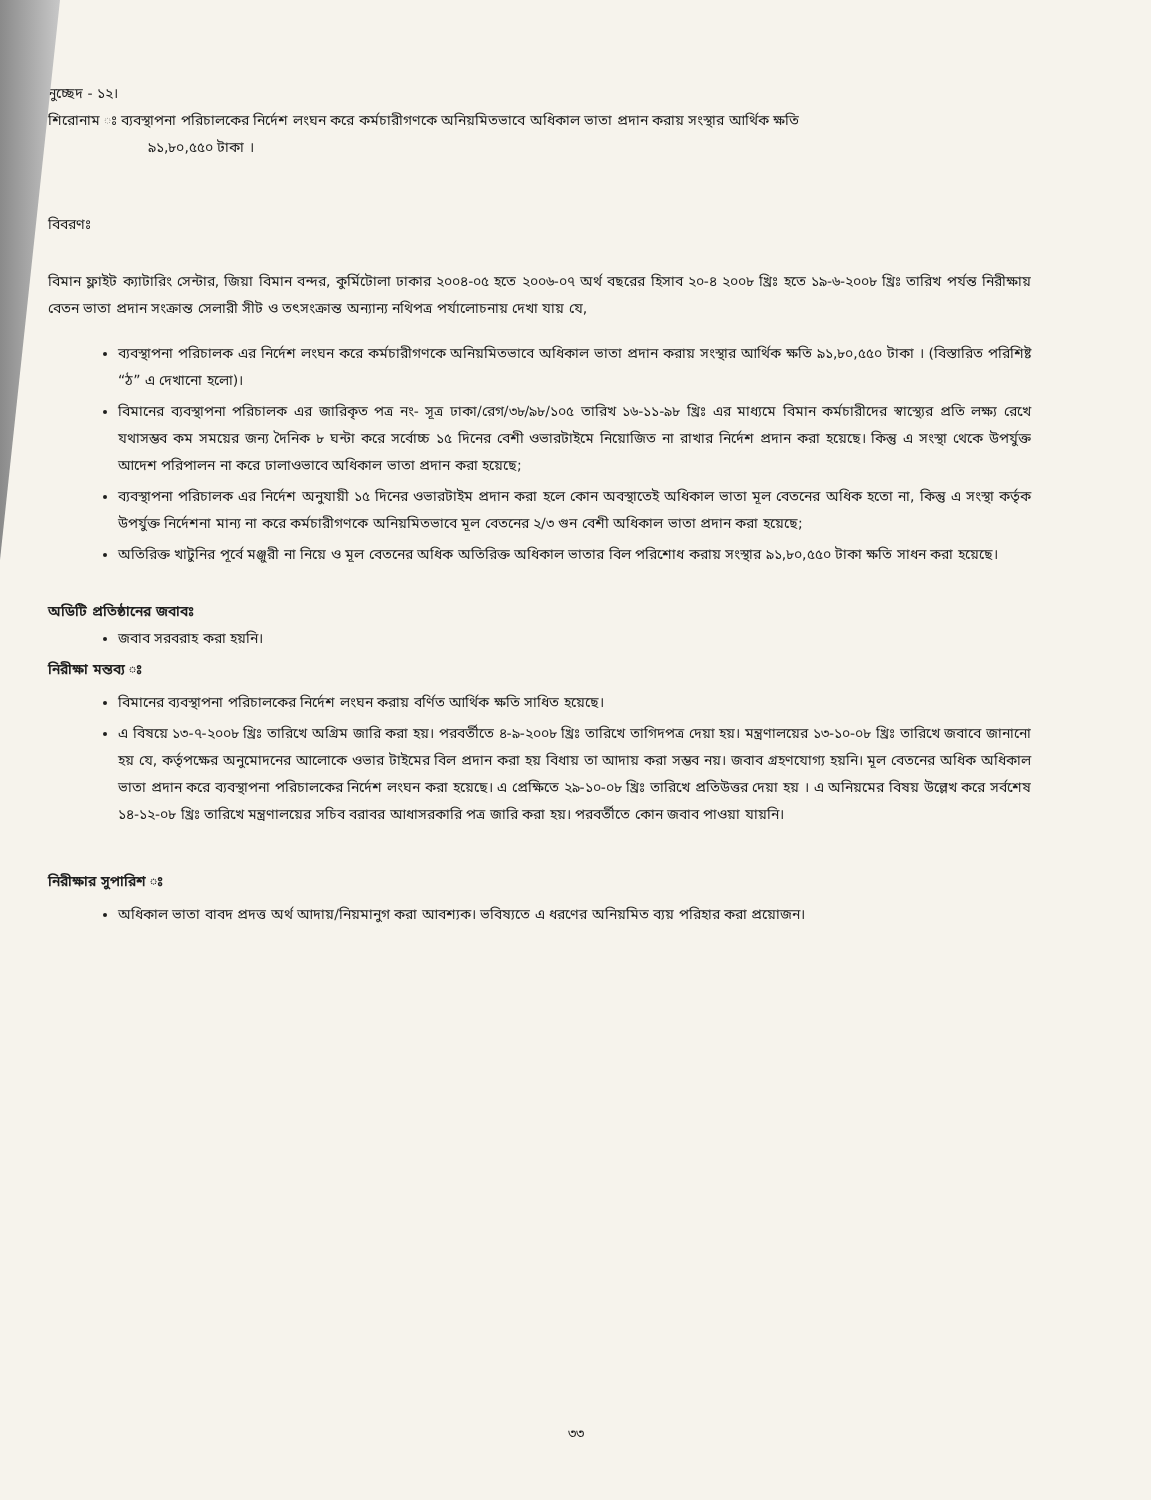নুচ্ছেদ - ১২।
শিরোনাম ঃ ব্যবস্থাপনা পরিচালকের নির্দেশ লংঘন করে কর্মচারীগণকে অনিয়মিতভাবে অধিকাল ভাতা প্রদান করায় সংস্থার আর্থিক ক্ষতি
৯১,৮০,৫৫০ টাকা ।
বিবরণঃ
বিমান ফ্লাইট ক্যাটারিং সেন্টার, জিয়া বিমান বন্দর, কুর্মিটোলা ঢাকার ২০০৪-০৫ হতে ২০০৬-০৭ অর্থ বছরের হিসাব ২০-৪ ২০০৮ খ্রিঃ হতে ১৯-৬-২০০৮ খ্রিঃ তারিখ পর্যন্ত নিরীক্ষায় বেতন ভাতা প্রদান সংক্রান্ত সেলারী সীট ও তৎসংক্রান্ত অন্যান্য নথিপত্র পর্যালোচনায় দেখা যায় যে,
ব্যবস্থাপনা পরিচালক এর নির্দেশ লংঘন করে কর্মচারীগণকে অনিয়মিতভাবে অধিকাল ভাতা প্রদান করায় সংস্থার আর্থিক ক্ষতি ৯১,৮০,৫৫০ টাকা । (বিস্তারিত পরিশিষ্ট “ঠ” এ দেখানো হলো)।
বিমানের ব্যবস্থাপনা পরিচালক এর জারিকৃত পত্র নং- সূত্র ঢাকা/রেগ/৩৮/৯৮/১০৫ তারিখ ১৬-১১-৯৮ খ্রিঃ এর মাধ্যমে বিমান কর্মচারীদের স্বাস্থ্যের প্রতি লক্ষ্য রেখে যথাসম্ভব কম সময়ের জন্য দৈনিক ৮ ঘন্টা করে সর্বোচ্চ ১৫ দিনের বেশী ওভারটাইমে নিয়োজিত না রাখার নির্দেশ প্রদান করা হয়েছে। কিন্তু এ সংস্থা থেকে উপর্যুক্ত আদেশ পরিপালন না করে ঢালাওভাবে অধিকাল ভাতা প্রদান করা হয়েছে;
ব্যবস্থাপনা পরিচালক এর নির্দেশ অনুযায়ী ১৫ দিনের ওভারটাইম প্রদান করা হলে কোন অবস্থাতেই অধিকাল ভাতা মূল বেতনের অধিক হতো না, কিন্তু এ সংস্থা কর্তৃক উপর্যুক্ত নির্দেশনা মান্য না করে কর্মচারীগণকে অনিয়মিতভাবে মূল বেতনের ২/৩ গুন বেশী অধিকাল ভাতা প্রদান করা হয়েছে;
অতিরিক্ত খাটুনির পূর্বে মঞ্জুরী না নিয়ে ও মূল বেতনের অধিক অতিরিক্ত অধিকাল ভাতার বিল পরিশোধ করায় সংস্থার ৯১,৮০,৫৫০ টাকা ক্ষতি সাধন করা হয়েছে।
অডিটি প্রতিষ্ঠানের জবাবঃ
জবাব সরবরাহ করা হয়নি।
নিরীক্ষা মন্তব্য ঃ
বিমানের ব্যবস্থাপনা পরিচালকের নির্দেশ লংঘন করায় বর্ণিত আর্থিক ক্ষতি সাধিত হয়েছে।
এ বিষয়ে ১৩-৭-২০০৮ খ্রিঃ তারিখে অগ্রিম জারি করা হয়। পরবর্তীতে ৪-৯-২০০৮ খ্রিঃ তারিখে তাগিদপত্র দেয়া হয়। মন্ত্রণালয়ের ১৩-১০-০৮ খ্রিঃ তারিখে জবাবে জানানো হয় যে, কর্তৃপক্ষের অনুমোদনের আলোকে ওভার টাইমের বিল প্রদান করা হয় বিধায় তা আদায় করা সম্ভব নয়। জবাব গ্রহণযোগ্য হয়নি। মূল বেতনের অধিক অধিকাল ভাতা প্রদান করে ব্যবস্থাপনা পরিচালকের নির্দেশ লংঘন করা হয়েছে। এ প্রেক্ষিতে ২৯-১০-০৮ খ্রিঃ তারিখে প্রতিউত্তর দেয়া হয় । এ অনিয়মের বিষয় উল্লেখ করে সর্বশেষ ১৪-১২-০৮ খ্রিঃ তারিখে মন্ত্রণালয়ের সচিব বরাবর আধাসরকারি পত্র জারি করা হয়। পরবর্তীতে কোন জবাব পাওয়া যায়নি।
নিরীক্ষার সুপারিশ ঃ
অধিকাল ভাতা বাবদ প্রদত্ত অর্থ আদায়/নিয়মানুগ করা আবশ্যক। ভবিষ্যতে এ ধরণের অনিয়মিত ব্যয় পরিহার করা প্রয়োজন।
৩৩